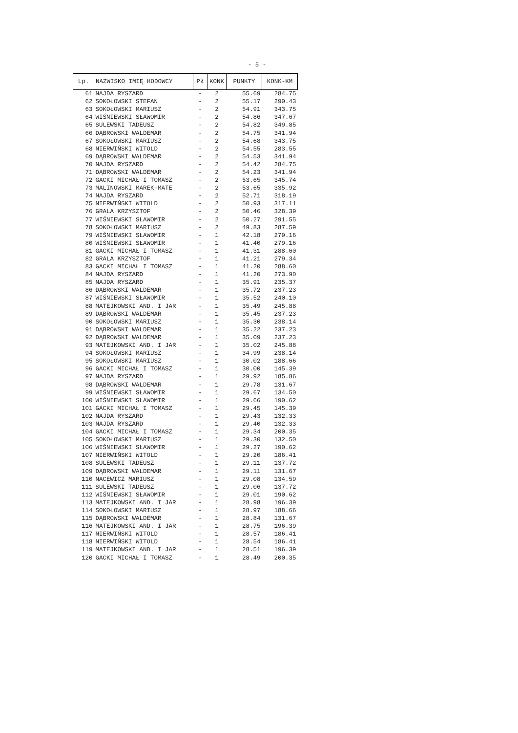- 5 -
| Lp. | NAZWISKO IMIĘ HODOWCY | Pł | KONK | PUNKTY | KONK-KM |
| --- | --- | --- | --- | --- | --- |
| 61 | NAJDA RYSZARD | - | 2 | 55.69 | 284.75 |
| 62 | SOKOŁOWSKI STEFAN | - | 2 | 55.17 | 290.43 |
| 63 | SOKOŁOWSKI MARIUSZ | - | 2 | 54.91 | 343.75 |
| 64 | WIŚNIEWSKI SŁAWOMIR | - | 2 | 54.86 | 347.67 |
| 65 | SULEWSKI TADEUSZ | - | 2 | 54.82 | 349.85 |
| 66 | DĄBROWSKI WALDEMAR | - | 2 | 54.75 | 341.94 |
| 67 | SOKOŁOWSKI MARIUSZ | - | 2 | 54.68 | 343.75 |
| 68 | NIERWIŃSKI WITOLD | - | 2 | 54.55 | 283.55 |
| 69 | DĄBROWSKI WALDEMAR | - | 2 | 54.53 | 341.94 |
| 70 | NAJDA RYSZARD | - | 2 | 54.42 | 284.75 |
| 71 | DĄBROWSKI WALDEMAR | - | 2 | 54.23 | 341.94 |
| 72 | GACKI MICHAŁ I TOMASZ | - | 2 | 53.65 | 345.74 |
| 73 | MALINOWSKI MAREK-MATE | - | 2 | 53.65 | 335.92 |
| 74 | NAJDA RYSZARD | - | 2 | 52.71 | 318.19 |
| 75 | NIERWIŃSKI WITOLD | - | 2 | 50.93 | 317.11 |
| 76 | GRALA KRZYSZTOF | - | 2 | 50.46 | 328.39 |
| 77 | WIŚNIEWSKI SŁAWOMIR | - | 2 | 50.27 | 291.55 |
| 78 | SOKOŁOWSKI MARIUSZ | - | 2 | 49.83 | 287.59 |
| 79 | WIŚNIEWSKI SŁAWOMIR | - | 1 | 42.18 | 279.16 |
| 80 | WIŚNIEWSKI SŁAWOMIR | - | 1 | 41.40 | 279.16 |
| 81 | GACKI MICHAŁ I TOMASZ | - | 1 | 41.31 | 288.60 |
| 82 | GRALA KRZYSZTOF | - | 1 | 41.21 | 279.34 |
| 83 | GACKI MICHAŁ I TOMASZ | - | 1 | 41.20 | 288.60 |
| 84 | NAJDA RYSZARD | - | 1 | 41.20 | 273.90 |
| 85 | NAJDA RYSZARD | - | 1 | 35.91 | 235.37 |
| 86 | DĄBROWSKI WALDEMAR | - | 1 | 35.72 | 237.23 |
| 87 | WIŚNIEWSKI SŁAWOMIR | - | 1 | 35.52 | 240.10 |
| 88 | MATEJKOWSKI AND. I JAR | - | 1 | 35.49 | 245.88 |
| 89 | DĄBROWSKI WALDEMAR | - | 1 | 35.45 | 237.23 |
| 90 | SOKOŁOWSKI MARIUSZ | - | 1 | 35.30 | 238.14 |
| 91 | DĄBROWSKI WALDEMAR | - | 1 | 35.22 | 237.23 |
| 92 | DĄBROWSKI WALDEMAR | - | 1 | 35.09 | 237.23 |
| 93 | MATEJKOWSKI AND. I JAR | - | 1 | 35.02 | 245.88 |
| 94 | SOKOŁOWSKI MARIUSZ | - | 1 | 34.99 | 238.14 |
| 95 | SOKOŁOWSKI MARIUSZ | - | 1 | 30.02 | 188.66 |
| 96 | GACKI MICHAŁ I TOMASZ | - | 1 | 30.00 | 145.39 |
| 97 | NAJDA RYSZARD | - | 1 | 29.92 | 185.86 |
| 98 | DĄBROWSKI WALDEMAR | - | 1 | 29.78 | 131.67 |
| 99 | WIŚNIEWSKI SŁAWOMIR | - | 1 | 29.67 | 134.50 |
| 100 | WIŚNIEWSKI SŁAWOMIR | - | 1 | 29.66 | 190.62 |
| 101 | GACKI MICHAŁ I TOMASZ | - | 1 | 29.45 | 145.39 |
| 102 | NAJDA RYSZARD | - | 1 | 29.43 | 132.33 |
| 103 | NAJDA RYSZARD | - | 1 | 29.40 | 132.33 |
| 104 | GACKI MICHAŁ I TOMASZ | - | 1 | 29.34 | 200.35 |
| 105 | SOKOŁOWSKI MARIUSZ | - | 1 | 29.30 | 132.50 |
| 106 | WIŚNIEWSKI SŁAWOMIR | - | 1 | 29.27 | 190.62 |
| 107 | NIERWIŃSKI WITOLD | - | 1 | 29.20 | 186.41 |
| 108 | SULEWSKI TADEUSZ | - | 1 | 29.11 | 137.72 |
| 109 | DĄBROWSKI WALDEMAR | - | 1 | 29.11 | 131.67 |
| 110 | NACEWICZ MARIUSZ | - | 1 | 29.08 | 134.59 |
| 111 | SULEWSKI TADEUSZ | - | 1 | 29.06 | 137.72 |
| 112 | WIŚNIEWSKI SŁAWOMIR | - | 1 | 29.01 | 190.62 |
| 113 | MATEJKOWSKI AND. I JAR | - | 1 | 28.98 | 196.39 |
| 114 | SOKOŁOWSKI MARIUSZ | - | 1 | 28.97 | 188.66 |
| 115 | DĄBROWSKI WALDEMAR | - | 1 | 28.84 | 131.67 |
| 116 | MATEJKOWSKI AND. I JAR | - | 1 | 28.75 | 196.39 |
| 117 | NIERWIŃSKI WITOLD | - | 1 | 28.57 | 186.41 |
| 118 | NIERWIŃSKI WITOLD | - | 1 | 28.54 | 186.41 |
| 119 | MATEJKOWSKI AND. I JAR | - | 1 | 28.51 | 196.39 |
| 120 | GACKI MICHAŁ I TOMASZ | - | 1 | 28.49 | 200.35 |